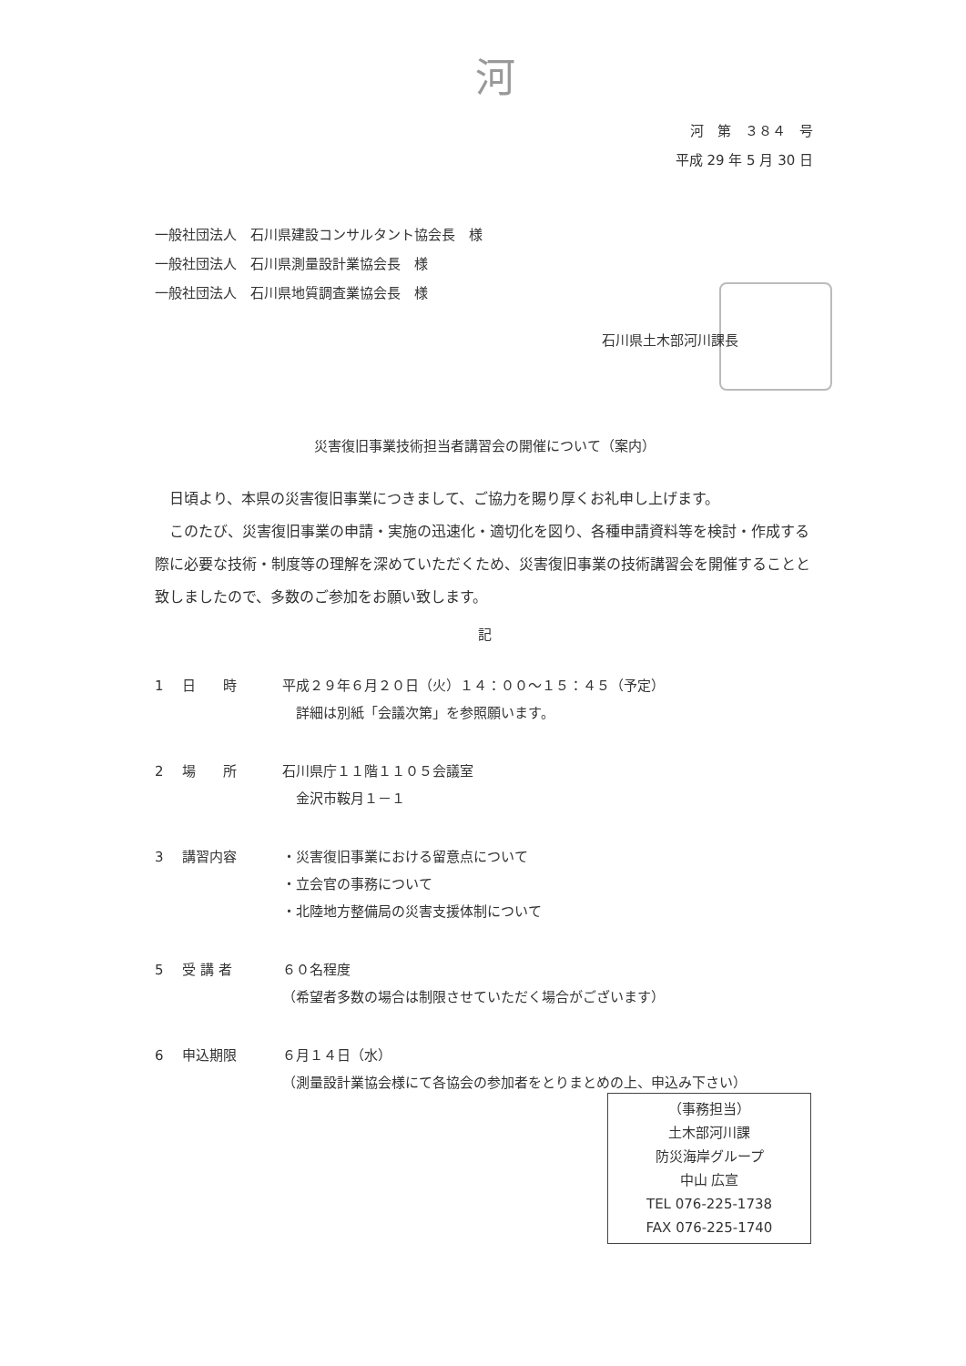河
河　第　３８４　号
平成 29 年 5 月 30 日
一般社団法人　石川県建設コンサルタント協会長　様
一般社団法人　石川県測量設計業協会長　様
一般社団法人　石川県地質調査業協会長　様
石川県土木部河川課長
災害復旧事業技術担当者講習会の開催について（案内）
　日頃より、本県の災害復旧事業につきまして、ご協力を賜り厚くお礼申し上げます。
　このたび、災害復旧事業の申請・実施の迅速化・適切化を図り、各種申請資料等を検討・作成する際に必要な技術・制度等の理解を深めていただくため、災害復旧事業の技術講習会を開催することと致しましたので、多数のご参加をお願い致します。
記
1 日　　時 平成２９年６月２０日（火）１４：００～１５：４５（予定）
　詳細は別紙「会議次第」を参照願います。
2 場　　所 石川県庁１１階１１０５会議室
　金沢市鞍月１－１
3 講習内容 ・災害復旧事業における留意点について
・立会官の事務について
・北陸地方整備局の災害支援体制について
5 受 講 者 ６０名程度
（希望者多数の場合は制限させていただく場合がございます）
6 申込期限 ６月１４日（水）
（測量設計業協会様にて各協会の参加者をとりまとめの上、申込み下さい）
（事務担当）
土木部河川課
防災海岸グループ
中山 広宣
TEL 076-225-1738
FAX 076-225-1740